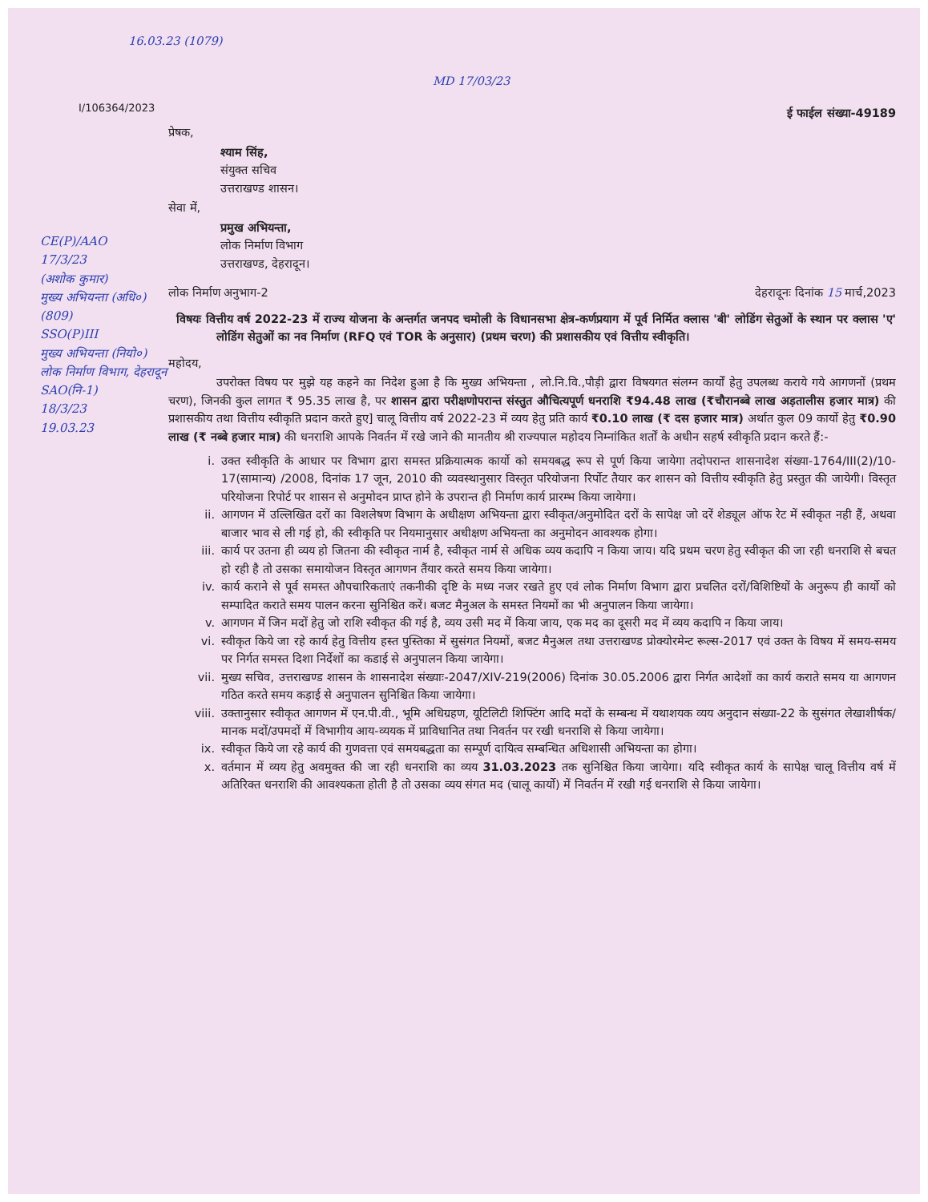16.03.23 (1079)
MD 17/03/23
I/106364/2023
CE(P)/AAO
17/3/23
(अशोक कुमार)
मुख्य अभियन्ता (अधि०)
(809)
SSO(P)III
मुख्य अभियन्ता (नियो०) लोक निर्माण विभाग, देहरादून
SAO(नि-1)
18/3/23
19.03.23
ई फाईल संख्या-49189
प्रेषक,
श्याम सिंह,
संयुक्त सचिव
उत्तराखण्ड शासन।
सेवा में,
प्रमुख अभियन्ता,
लोक निर्माण विभाग
उत्तराखण्ड, देहरादून।
लोक निर्माण अनुभाग-2 देहरादूनः दिनांक 15 मार्च,2023
विषयः वित्तीय वर्ष 2022-23 में राज्य योजना के अन्तर्गत जनपद चमोली के विधानसभा क्षेत्र-कर्णप्रयाग में पूर्व निर्मित क्लास 'बी' लोडिंग सेतुओं के स्थान पर क्लास 'ए' लोडिंग सेतुओं का नव निर्माण (RFQ एवं TOR के अनुसार) (प्रथम चरण) की प्रशासकीय एवं वित्तीय स्वीकृति।
महोदय,
उपरोक्त विषय पर मुझे यह कहने का निदेश हुआ है कि मुख्य अभियन्ता , लो.नि.वि.,पौड़ी द्वारा विषयगत संलग्न कार्यों हेतु उपलब्ध कराये गये आगणनों (प्रथम चरण), जिनकी कुल लागत ₹ 95.35 लाख है, पर शासन द्वारा परीक्षणोपरान्त संस्तुत औचित्यपूर्ण धनराशि ₹94.48 लाख (₹चौरानब्बे लाख अड़तालीस हजार मात्र) की प्रशासकीय तथा वित्तीय स्वीकृति प्रदान करते हुए] चालू वित्तीय वर्ष 2022-23 में व्यय हेतु प्रति कार्य ₹0.10 लाख (₹ दस हजार मात्र) अर्थात कुल 09 कार्यो हेतु ₹0.90 लाख (₹ नब्बे हजार मात्र) की धनराशि आपके निवर्तन में रखे जाने की मानतीय श्री राज्यपाल महोदय निम्नांकित शर्तों के अधीन सहर्ष स्वीकृति प्रदान करते हैं:-
i. उक्त स्वीकृति के आधार पर विभाग द्वारा समस्त प्रक्रियात्मक कार्यो को समयबद्ध रूप से पूर्ण किया जायेगा तदोपरान्त शासनादेश संख्या-1764/III(2)/10-17(सामान्य) /2008, दिनांक 17 जून, 2010 की व्यवस्थानुसार विस्तृत परियोजना रिर्पोट तैयार कर शासन को वित्तीय स्वीकृति हेतु प्रस्तुत की जायेगी। विस्तृत परियोजना रिपोर्ट पर शासन से अनुमोदन प्राप्त होने के उपरान्त ही निर्माण कार्य प्रारम्भ किया जायेगा।
ii. आगणन में उल्लिखित दरों का विशलेषण विभाग के अधीक्षण अभियन्ता द्वारा स्वीकृत/अनुमोदित दरों के सापेक्ष जो दरें शेड्यूल ऑफ रेट में स्वीकृत नही हैं, अथवा बाजार भाव से ली गई हो, की स्वीकृति पर नियमानुसार अधीक्षण अभियन्ता का अनुमोदन आवश्यक होगा।
iii. कार्य पर उतना ही व्यय हो जितना की स्वीकृत नार्म है, स्वीकृत नार्म से अधिक व्यय कदापि न किया जाय। यदि प्रथम चरण हेतु स्वीकृत की जा रही धनराशि से बचत हो रही है तो उसका समायोजन विस्तृत आगणन तैंयार करते समय किया जायेगा।
iv. कार्य कराने से पूर्व समस्त औपचारिकताएं तकनीकी दृष्टि के मध्य नजर रखते हुए एवं लोक निर्माण विभाग द्वारा प्रचलित दरों/विशिष्टियों के अनुरूप ही कार्यो को सम्पादित कराते समय पालन करना सुनिश्चित करें। बजट मैनुअल के समस्त नियमों का भी अनुपालन किया जायेगा।
v. आगणन में जिन मदों हेतु जो राशि स्वीकृत की गई है, व्यय उसी मद में किया जाय, एक मद का दूसरी मद में व्यय कदापि न किया जाय।
vi. स्वीकृत किये जा रहे कार्य हेतु वित्तीय हस्त पुस्तिका में सुसंगत नियमों, बजट मैनुअल तथा उत्तराखण्ड प्रोक्योरमेन्ट रूल्स-2017 एवं उक्त के विषय में समय-समय पर निर्गत समस्त दिशा निर्देशों का कडाई से अनुपालन किया जायेगा।
vii. मुख्य सचिव, उत्तराखण्ड शासन के शासनादेश संख्याः-2047/XIV-219(2006) दिनांक 30.05.2006 द्वारा निर्गत आदेशों का कार्य कराते समय या आगणन गठित करते समय कड़ाई से अनुपालन सुनिश्चित किया जायेगा।
viii. उक्तानुसार स्वीकृत आगणन में एन.पी.वी., भूमि अधिग्रहण, यूटिलिटी शिफ्टिंग आदि मदों के सम्बन्ध में यथाशयक व्यय अनुदान संख्या-22 के सुसंगत लेखाशीर्षक/मानक मदों/उपमदों में विभागीय आय-व्ययक में प्राविधानित तथा निवर्तन पर रखी धनराशि से किया जायेगा।
ix. स्वीकृत किये जा रहे कार्य की गुणवत्ता एवं समयबद्धता का सम्पूर्ण दायित्व सम्बन्धित अधिशासी अभियन्ता का होगा।
x. वर्तमान में व्यय हेतु अवमुक्त की जा रही धनराशि का व्यय 31.03.2023 तक सुनिश्चित किया जायेगा। यदि स्वीकृत कार्य के सापेक्ष चालू वित्तीय वर्ष में अतिरिक्त धनराशि की आवश्यकता होती है तो उसका व्यय संगत मद (चालू कार्यो) में निवर्तन में रखी गई धनराशि से किया जायेगा।